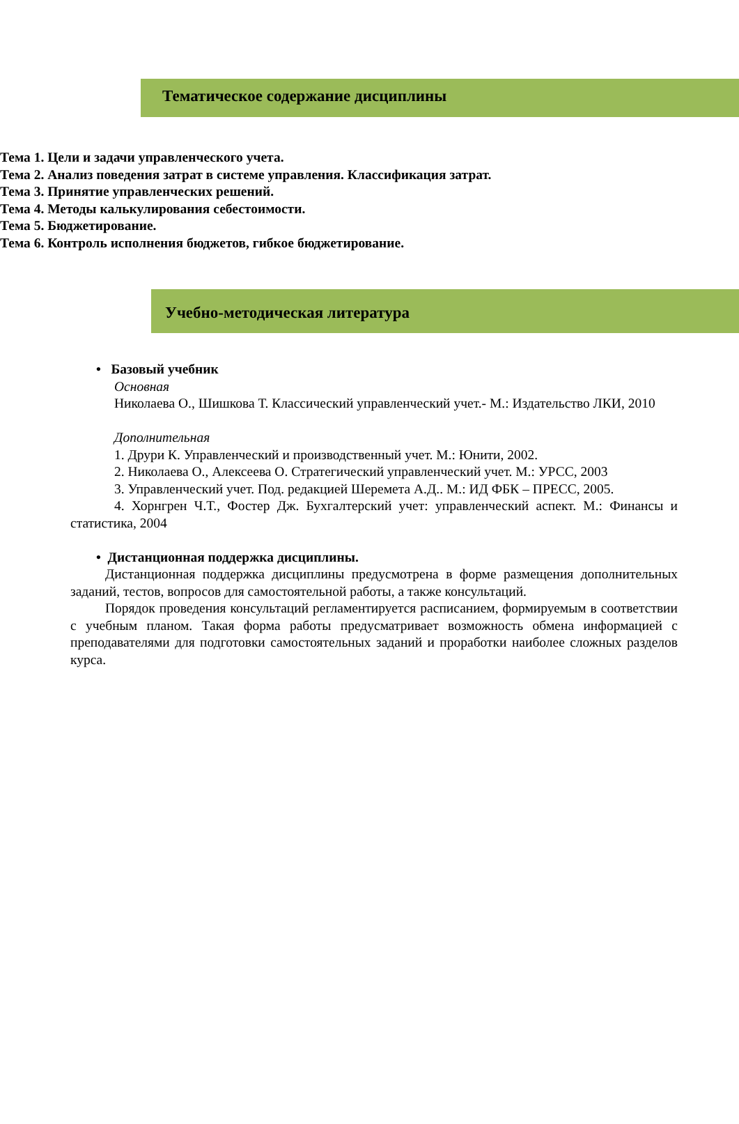Тематическое содержание дисциплины
Тема 1. Цели и задачи управленческого учета.
Тема 2. Анализ поведения затрат в системе управления. Классификация затрат.
Тема 3. Принятие управленческих решений.
Тема 4. Методы калькулирования себестоимости.
Тема 5. Бюджетирование.
Тема 6. Контроль исполнения бюджетов, гибкое бюджетирование.
Учебно-методическая литература
• Базовый учебник
Основная
Николаева О., Шишкова Т. Классический управленческий учет.- М.: Издательство ЛКИ, 2010
Дополнительная
1. Друри К. Управленческий и производственный учет. М.: Юнити, 2002.
2. Николаева О., Алексеева О. Стратегический управленческий учет. М.: УРСС, 2003
3. Управленческий учет. Под. редакцией Шеремета А.Д.. М.: ИД ФБК – ПРЕСС, 2005.
4. Хорнгрен Ч.Т., Фостер Дж. Бухгалтерский учет: управленческий аспект. М.: Финансы и статистика, 2004
• Дистанционная поддержка дисциплины.
Дистанционная поддержка дисциплины предусмотрена в форме размещения дополнительных заданий, тестов, вопросов для самостоятельной работы, а также консультаций.
Порядок проведения консультаций регламентируется расписанием, формируемым в соответствии с учебным планом. Такая форма работы предусматривает возможность обмена информацией с преподавателями для подготовки самостоятельных заданий и проработки наиболее сложных разделов курса.